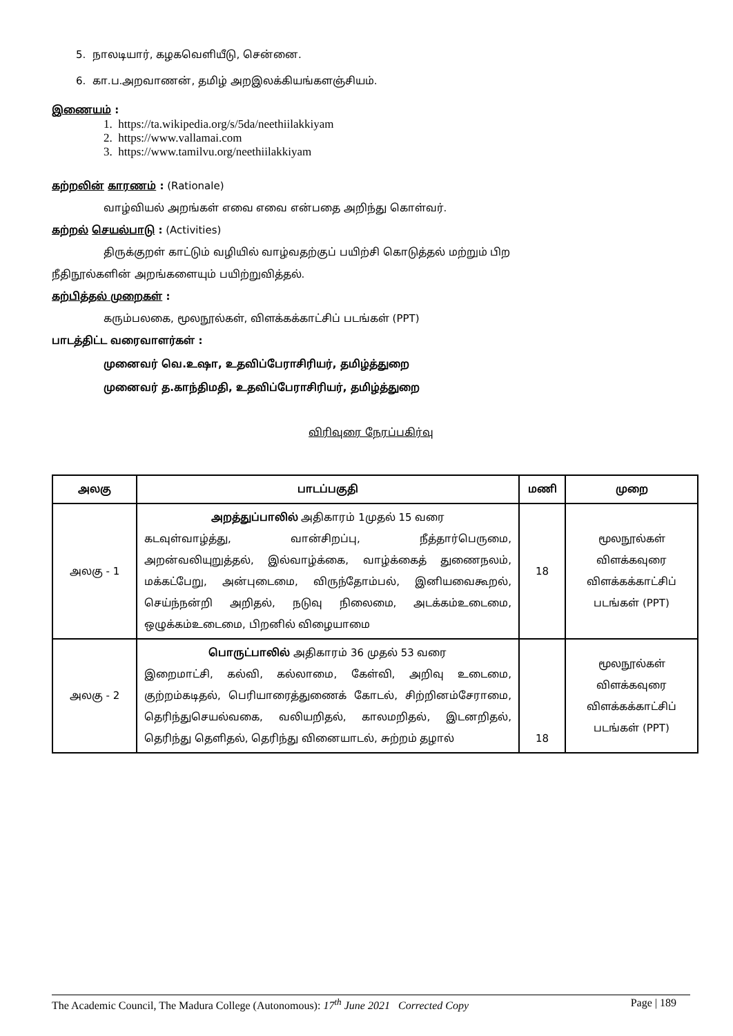5. நாலடியார், கழகவெளியீடு, சென்னை.
6. கா.ப.அறவாணன், தமிழ் அறஇலக்கியங்களஞ்சியம்.
இணையம் :
1. https://ta.wikipedia.org/s/5da/neethiilakkiyam
2. https://www.vallamai.com
3. https://www.tamilvu.org/neethiilakkiyam
கற்றலின் காரணம் : (Rationale)
வாழ்வியல் அறங்கள் எவை எவை என்பதை அறிந்து கொள்வர்.
கற்றல் செயல்பாடு : (Activities)
திருக்குறள் காட்டும் வழியில் வாழ்வதற்குப் பயிற்சி கொடுத்தல் மற்றும் பிற
நீதிநூல்களின் அறங்களையும் பயிற்றுவித்தல்.
கற்பித்தல் முறைகள் :
கரும்பலகை, மூலநூல்கள், விளக்கக்காட்சிப் படங்கள் (PPT)
பாடத்திட்ட வரைவாளர்கள் :
முனைவர் வெ.உஷா, உதவிப்பேராசிரியர், தமிழ்த்துறை
முனைவர் த.காந்திமதி, உதவிப்பேராசிரியர், தமிழ்த்துறை
விரிவுரை நேரப்பகிர்வு
| அலகு | பாடப்பகுதி | மணி | முறை |
| --- | --- | --- | --- |
| அலகு - 1 | அறத்துப்பாலில் அதிகாரம் 1முதல் 15 வரை கடவுள்வாழ்த்து, வான்சிறப்பு, நீத்தார்பெருமை, அறன்வலியுறுத்தல், இல்வாழ்க்கை, வாழ்க்கைத் துணைநலம், மக்கட்பேறு, அன்புடைமை, விருந்தோம்பல், இனியவைகூறல், செய்ந்நன்றி அறிதல், நடுவு நிலைமை, அடக்கம்உடைமை, ஒழுக்கம்உடைமை, பிறனில் விழையாமை | 18 | மூலநூல்கள் விளக்கவுரை விளக்கக்காட்சிப் படங்கள் (PPT) |
| அலகு - 2 | பொருட்பாலில் அதிகாரம் 36 முதல் 53 வரை இறைமாட்சி, கல்வி, கல்லாமை, கேள்வி, அறிவு உடைமை, குற்றம்கடிதல், பெரியாரைத்துணைக் கோடல், சிற்றினம்சேராமை, தெரிந்துசெயல்வகை, வலியறிதல், காலமறிதல், இடனறிதல், தெரிந்து தெளிதல், தெரிந்து வினையாடல், சுற்றம் தழால் | 18 | மூலநூல்கள் விளக்கவுரை விளக்கக்காட்சிப் படங்கள் (PPT) |
The Academic Council, The Madura College (Autonomous): 17<sup>th</sup> June 2021 Corrected Copy Page | 189